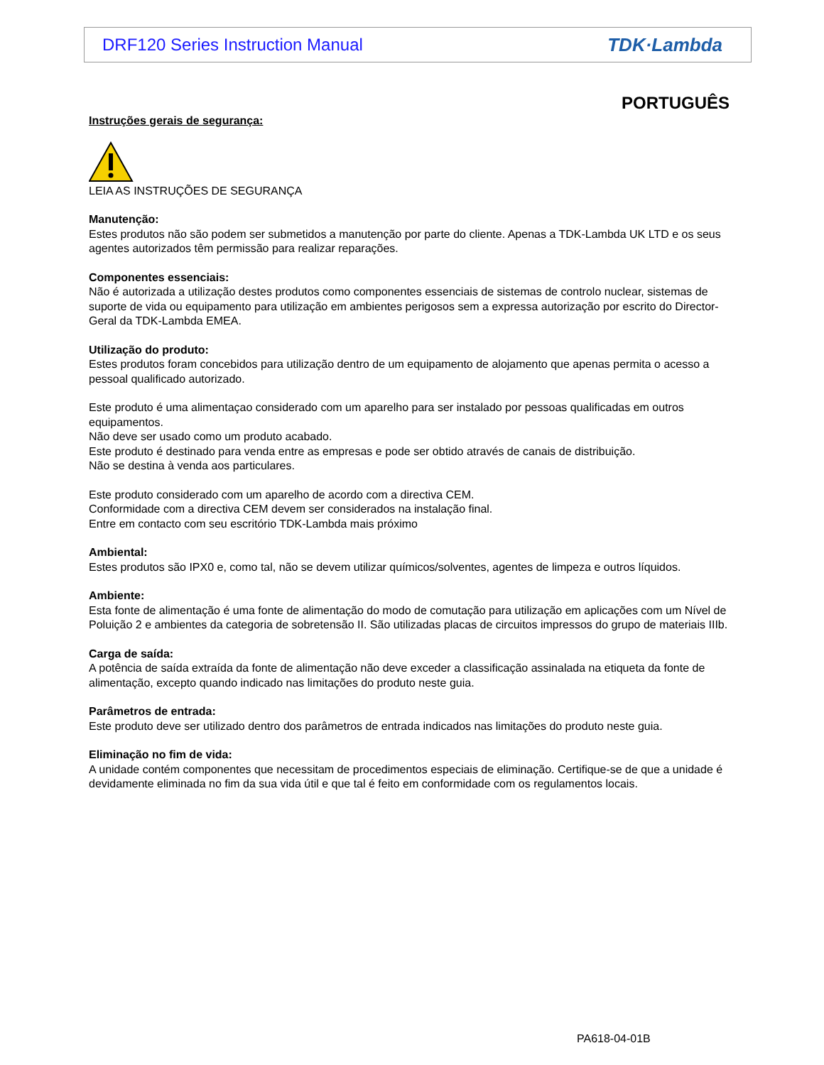DRF120 Series Instruction Manual TDK·Lambda
PORTUGUÊS
Instruções gerais de segurança:
LEIA AS INSTRUÇÕES DE SEGURANÇA
Manutenção:
Estes produtos não são podem ser submetidos a manutenção por parte do cliente. Apenas a TDK-Lambda UK LTD e os seus agentes autorizados têm permissão para realizar reparações.
Componentes essenciais:
Não é autorizada a utilização destes produtos como componentes essenciais de sistemas de controlo nuclear, sistemas de suporte de vida ou equipamento para utilização em ambientes perigosos sem a expressa autorização por escrito do Director-Geral da TDK-Lambda EMEA.
Utilização do produto:
Estes produtos foram concebidos para utilização dentro de um equipamento de alojamento que apenas permita o acesso a pessoal qualificado autorizado.
Este produto é uma alimentaçao considerado com um aparelho para ser instalado por pessoas qualificadas em outros equipamentos.
Não deve ser usado como um produto acabado.
Este produto é destinado para venda entre as empresas e pode ser obtido através de canais de distribuição.
Não se destina à venda aos particulares.
Este produto considerado com um aparelho de acordo com a directiva CEM.
Conformidade com a directiva CEM devem ser considerados na instalação final.
Entre em contacto com seu escritório TDK-Lambda mais próximo
Ambiental:
Estes produtos são IPX0 e, como tal, não se devem utilizar químicos/solventes, agentes de limpeza e outros líquidos.
Ambiente:
Esta fonte de alimentação é uma fonte de alimentação do modo de comutação para utilização em aplicações com um Nível de Poluição 2 e ambientes da categoria de sobretensão II. São utilizadas placas de circuitos impressos do grupo de materiais IIIb.
Carga de saída:
A potência de saída extraída da fonte de alimentação não deve exceder a classificação assinalada na etiqueta da fonte de alimentação, excepto quando indicado nas limitações do produto neste guia.
Parâmetros de entrada:
Este produto deve ser utilizado dentro dos parâmetros de entrada indicados nas limitações do produto neste guia.
Eliminação no fim de vida:
A unidade contém componentes que necessitam de procedimentos especiais de eliminação. Certifique-se de que a unidade é devidamente eliminada no fim da sua vida útil e que tal é feito em conformidade com os regulamentos locais.
PA618-04-01B